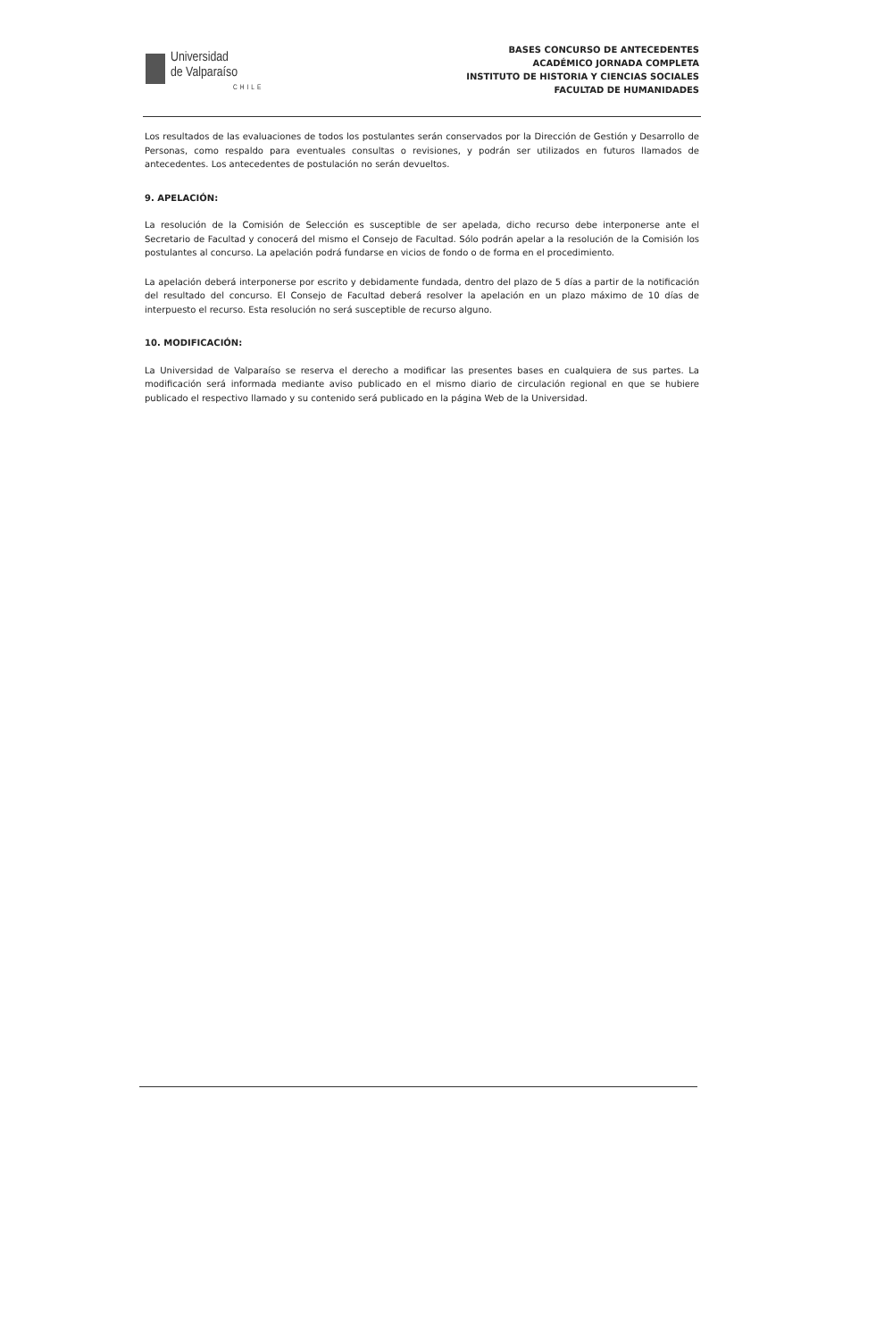Universidad
de Valparaíso
CHILE
BASES CONCURSO DE ANTECEDENTES
ACADÉMICO JORNADA COMPLETA
INSTITUTO DE HISTORIA Y CIENCIAS SOCIALES
FACULTAD DE HUMANIDADES
Los resultados de las evaluaciones de todos los postulantes serán conservados por la Dirección de Gestión y Desarrollo de Personas, como respaldo para eventuales consultas o revisiones, y podrán ser utilizados en futuros llamados de antecedentes. Los antecedentes de postulación no serán devueltos.
9. APELACIÓN:
La resolución de la Comisión de Selección es susceptible de ser apelada, dicho recurso debe interponerse ante el Secretario de Facultad y conocerá del mismo el Consejo de Facultad. Sólo podrán apelar a la resolución de la Comisión los postulantes al concurso. La apelación podrá fundarse en vicios de fondo o de forma en el procedimiento.
La apelación deberá interponerse por escrito y debidamente fundada, dentro del plazo de 5 días a partir de la notificación del resultado del concurso. El Consejo de Facultad deberá resolver la apelación en un plazo máximo de 10 días de interpuesto el recurso. Esta resolución no será susceptible de recurso alguno.
10. MODIFICACIÓN:
La Universidad de Valparaíso se reserva el derecho a modificar las presentes bases en cualquiera de sus partes. La modificación será informada mediante aviso publicado en el mismo diario de circulación regional en que se hubiere publicado el respectivo llamado y su contenido será publicado en la página Web de la Universidad.